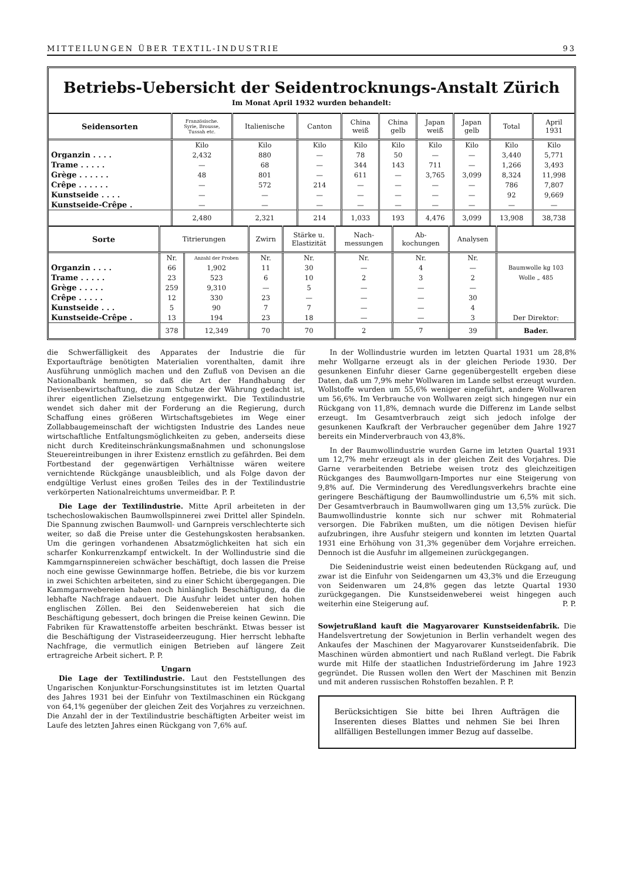MITTEILUNGEN ÜBER TEXTIL-INDUSTRIE 93
Betriebs-Uebersicht der Seidentrocknungs-Anstalt Zürich
Im Monat April 1932 wurden behandelt:
| Seidensorten | Französische. Syrie, Brousse, Tussah etc. | Italienische | Canton | China weiß | China gelb | Japan weiß | Japan gelb | Total | April 1931 |
| --- | --- | --- | --- | --- | --- | --- | --- | --- | --- |
| | Kilo | Kilo | Kilo | Kilo | Kilo | Kilo | Kilo | Kilo | Kilo |
| Organzin . . . . | 2,432 | 880 | — | 78 | 50 | — | — | 3,440 | 5,771 |
| Trame . . . . . | — | 68 | — | 344 | 143 | 711 | — | 1,266 | 3,493 |
| Grège . . . . . . | 48 | 801 | — | 611 | — | 3,765 | 3,099 | 8,324 | 11,998 |
| Crêpe . . . . . . | — | 572 | 214 | — | — | — | — | 786 | 7,807 |
| Kunstseide . . . . | — | — | — | — | — | — | — | 92 | 9,669 |
| Kunstseide-Crêpe . | — | — | — | — | — | — | — | — | — |
| | 2,480 | 2,321 | 214 | 1,033 | 193 | 4,476 | 3,099 | 13,908 | 38,738 |
| Sorte | Titrierungen | | Zwirn | Stärke u. Elastizität | Nach- messungen | Ab- kochungen | Analysen | |
| --- | --- | --- | --- | --- | --- | --- | --- | --- |
| | Nr. | Anzahl der Proben | Nr. | Nr. | Nr. | Nr. | Nr. | |
| Organzin . . . . | 66 | 1,902 | 11 | 30 | — | 4 | — | Baumwolle kg 103 |
| Trame . . . . . | 23 | 523 | 6 | 10 | 2 | 3 | 2 | Wolle „ 485 |
| Grège . . . . . | 259 | 9,310 | — | 5 | — | — | — | |
| Crêpe . . . . . | 12 | 330 | 23 | — | — | — | 30 | |
| Kunstseide . . . | 5 | 90 | 7 | 7 | — | — | 4 | |
| Kunstseide-Crêpe . | 13 | 194 | 23 | 18 | — | — | 3 | Der Direktor: |
| | 378 | 12,349 | 70 | 70 | 2 | 7 | 39 | Bader. |
die Schwerfälligkeit des Apparates der Industrie die für Exportaufträge benötigten Materialien vorenthalten, damit ihre Ausführung unmöglich machen und den Zufluß von Devisen an die Nationalbank hemmen, so daß die Art der Handhabung der Devisenbewirtschaftung, die zum Schutze der Währung gedacht ist, ihrer eigentlichen Zielsetzung entgegenwirkt. Die Textilindustrie wendet sich daher mit der Forderung an die Regierung, durch Schaffung eines größeren Wirtschaftsgebietes im Wege einer Zollabbaugemeinschaft der wichtigsten Industrie des Landes neue wirtschaftliche Entfaltungsmöglichkeiten zu geben, anderseits diese nicht durch Krediteinschränkungsmaßnahmen und schonungslose Steuereintreibungen in ihrer Existenz ernstlich zu gefährden. Bei dem Fortbestand der gegenwärtigen Verhältnisse wären weitere vernichtende Rückgänge unausbleiblich, und als Folge davon der endgültige Verlust eines großen Teiles des in der Textilindustrie verkörperten Nationalreichtums unvermeidbar. P. P.
Die Lage der Textilindustrie. Mitte April arbeiteten in der tschechoslowakischen Baumwollspinnerei zwei Drittel aller Spindeln. Die Spannung zwischen Baumwoll- und Garnpreis verschlechterte sich weiter, so daß die Preise unter die Gestehungskosten herabsanken. Um die geringen vorhandenen Absatzmöglichkeiten hat sich ein scharfer Konkurrenzkampf entwickelt. In der Wollindustrie sind die Kammgarnspinnereien schwächer beschäftigt, doch lassen die Preise noch eine gewisse Gewinnmarge hoffen. Betriebe, die bis vor kurzem in zwei Schichten arbeiteten, sind zu einer Schicht übergegangen. Die Kammgarnwebereien haben noch hinlänglich Beschäftigung, da die lebhafte Nachfrage andauert. Die Ausfuhr leidet unter den hohen englischen Zöllen. Bei den Seidenwebereien hat sich die Beschäftigung gebessert, doch bringen die Preise keinen Gewinn. Die Fabriken für Krawattenstoffe arbeiten beschränkt. Etwas besser ist die Beschäftigung der Vistraseideerzeugung. Hier herrscht lebhafte Nachfrage, die vermutlich einigen Betrieben auf längere Zeit ertragreiche Arbeit sichert. P. P.
Ungarn
Die Lage der Textilindustrie. Laut den Feststellungen des Ungarischen Konjunktur-Forschungsinstitutes ist im letzten Quartal des Jahres 1931 bei der Einfuhr von Textilmaschinen ein Rückgang von 64,1% gegenüber der gleichen Zeit des Vorjahres zu verzeichnen. Die Anzahl der in der Textilindustrie beschäftigten Arbeiter weist im Laufe des letzten Jahres einen Rückgang von 7,6% auf.
In der Wollindustrie wurden im letzten Quartal 1931 um 28,8% mehr Wollgarne erzeugt als in der gleichen Periode 1930. Der gesunkenen Einfuhr dieser Garne gegenübergestellt ergeben diese Daten, daß um 7,9% mehr Wollwaren im Lande selbst erzeugt wurden. Wollstoffe wurden um 55,6% weniger eingeführt, andere Wollwaren um 56,6%. Im Verbrauche von Wollwaren zeigt sich hingegen nur ein Rückgang von 11,8%, demnach wurde die Differenz im Lande selbst erzeugt. Im Gesamtverbrauch zeigt sich jedoch infolge der gesunkenen Kaufkraft der Verbraucher gegenüber dem Jahre 1927 bereits ein Minderverbrauch von 43,8%.
In der Baumwollindustrie wurden Garne im letzten Quartal 1931 um 12,7% mehr erzeugt als in der gleichen Zeit des Vorjahres. Die Garne verarbeitenden Betriebe weisen trotz des gleichzeitigen Rückganges des Baumwollgarn-Importes nur eine Steigerung von 9,8% auf. Die Verminderung des Veredlungsverkehrs brachte eine geringere Beschäftigung der Baumwollindustrie um 6,5% mit sich. Der Gesamtverbrauch in Baumwollwaren ging um 13,5% zurück. Die Baumwollindustrie konnte sich nur schwer mit Rohmaterial versorgen. Die Fabriken mußten, um die nötigen Devisen hiefür aufzubringen, ihre Ausfuhr steigern und konnten im letzten Quartal 1931 eine Erhöhung von 31,3% gegenüber dem Vorjahre erreichen. Dennoch ist die Ausfuhr im allgemeinen zurückgegangen.
Die Seidenindustrie weist einen bedeutenden Rückgang auf, und zwar ist die Einfuhr von Seidengarnen um 43,3% und die Erzeugung von Seidenwaren um 24,8% gegen das letzte Quartal 1930 zurückgegangen. Die Kunstseidenweberei weist hingegen auch weiterhin eine Steigerung auf. P. P.
Sowjetrußland kauft die Magyarovarer Kunstseidenfabrik. Die Handelsvertretung der Sowjetunion in Berlin verhandelt wegen des Ankaufes der Maschinen der Magyarovarer Kunstseidenfabrik. Die Maschinen würden abmontiert und nach Rußland verlegt. Die Fabrik wurde mit Hilfe der staatlichen Industrieförderung im Jahre 1923 gegründet. Die Russen wollen den Wert der Maschinen mit Benzin und mit anderen russischen Rohstoffen bezahlen. P. P.
Berücksichtigen Sie bitte bei Ihren Aufträgen die Inserenten dieses Blattes und nehmen Sie bei Ihren allfälligen Bestellungen immer Bezug auf dasselbe.